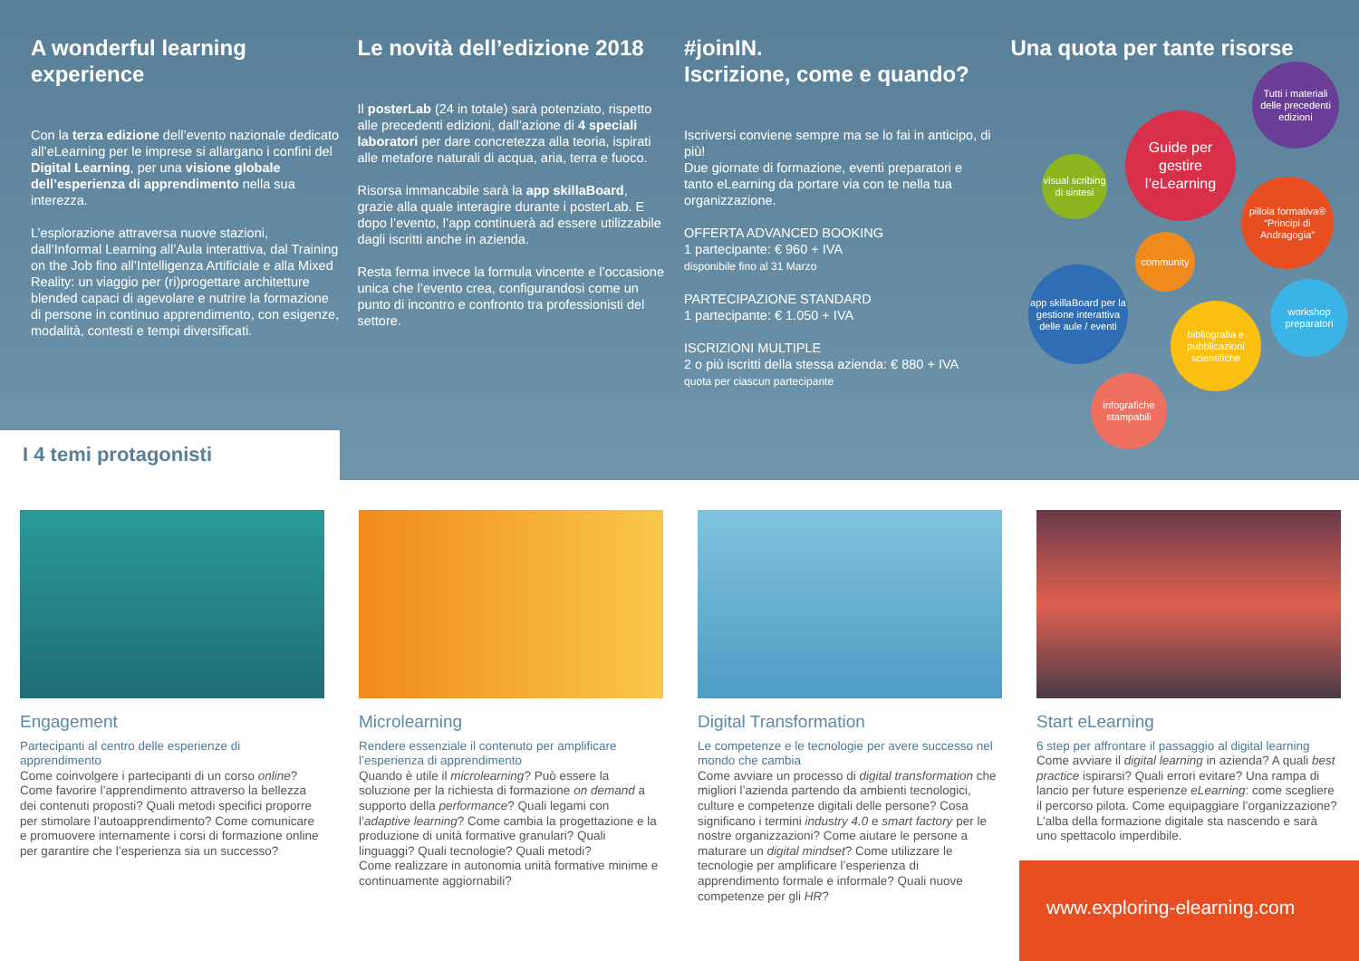A wonderful learning experience
Con la terza edizione dell’evento nazionale dedicato all’eLearning per le imprese si allargano i confini del Digital Learning, per una visione globale dell’esperienza di apprendimento nella sua interezza.
L’esplorazione attraversa nuove stazioni, dall’Informal Learning all’Aula interattiva, dal Training on the Job fino all’Intelligenza Artificiale e alla Mixed Reality: un viaggio per (ri)progettare architetture blended capaci di agevolare e nutrire la formazione di persone in continuo apprendimento, con esigenze, modalità, contesti e tempi diversificati.
Le novità dell’edizione 2018
Il posterLab (24 in totale) sarà potenziato, rispetto alle precedenti edizioni, dall’azione di 4 speciali laboratori per dare concretezza alla teoria, ispirati alle metafore naturali di acqua, aria, terra e fuoco.
Risorsa immancabile sarà la app skillaBoard, grazie alla quale interagire durante i posterLab. E dopo l’evento, l’app continuerà ad essere utilizzabile dagli iscritti anche in azienda.
Resta ferma invece la formula vincente e l’occasione unica che l’evento crea, configurandosi come un punto di incontro e confronto tra professionisti del settore.
#joinIN.
Iscrizione, come e quando?
Iscriversi conviene sempre ma se lo fai in anticipo, di più!
Due giornate di formazione, eventi preparatori e tanto eLearning da portare via con te nella tua organizzazione.
OFFERTA ADVANCED BOOKING
1 partecipante: € 960 + IVA
disponibile fino al 31 Marzo
PARTECIPAZIONE STANDARD
1 partecipante: € 1.050 + IVA
ISCRIZIONI MULTIPLE
2 o più iscritti della stessa azienda: € 880 + IVA
quota per ciascun partecipante
Una quota per tante risorse
Tutti i materiali delle precedenti edizioni
Guide per gestire l’eLearning
visual scribing di sintesi
pillola formativa®
“Principi di Andragogia”
community
app skillaBoard per la gestione interattiva delle aule / eventi
workshop preparatori
bibliografia e pubblicazioni scientifiche
infografiche stampabili
I 4 temi protagonisti
Engagement
Partecipanti al centro delle esperienze di apprendimento
Come coinvolgere i partecipanti di un corso online? Come favorire l’apprendimento attraverso la bellezza dei contenuti proposti? Quali metodi specifici proporre per stimolare l’autoapprendimento? Come comunicare e promuovere internamente i corsi di formazione online per garantire che l’esperienza sia un successo?
Microlearning
Rendere essenziale il contenuto per amplificare l’esperienza di apprendimento
Quando è utile il microlearning? Può essere la soluzione per la richiesta di formazione on demand a supporto della performance? Quali legami con l’adaptive learning? Come cambia la progettazione e la produzione di unità formative granulari? Quali linguaggi? Quali tecnologie? Quali metodi?
Come realizzare in autonomia unità formative minime e continuamente aggiornabili?
Digital Transformation
Le competenze e le tecnologie per avere successo nel mondo che cambia
Come avviare un processo di digital transformation che migliori l’azienda partendo da ambienti tecnologici, culture e competenze digitali delle persone? Cosa significano i termini industry 4.0 e smart factory per le nostre organizzazioni? Come aiutare le persone a maturare un digital mindset? Come utilizzare le tecnologie per amplificare l’esperienza di apprendimento formale e informale? Quali nuove competenze per gli HR?
Start eLearning
6 step per affrontare il passaggio al digital learning
Come avviare il digital learning in azienda? A quali best practice ispirarsi? Quali errori evitare? Una rampa di lancio per future esperienze eLearning: come scegliere il percorso pilota. Come equipaggiare l’organizzazione? L’alba della formazione digitale sta nascendo e sarà uno spettacolo imperdibile.
www.exploring-elearning.com